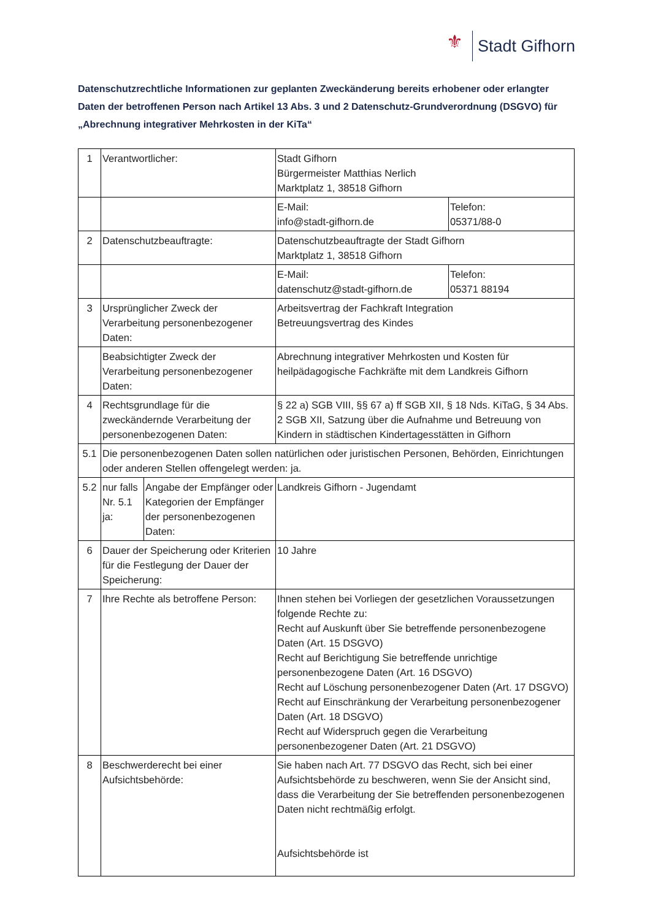⚜
Stadt Gifhorn
Datenschutzrechtliche Informationen zur geplanten Zweckänderung bereits erhobener oder erlangter Daten der betroffenen Person nach Artikel 13 Abs. 3 und 2 Datenschutz-Grundverordnung (DSGVO) für „Abrechnung integrativer Mehrkosten in der KiTa“
| 1 | Verantwortlicher: | | Stadt Gifhorn Bürgermeister Matthias Nerlich Marktplatz 1, 38518 Gifhorn | |
| | | | E-Mail: info@stadt-gifhorn.de | Telefon: 05371/88-0 |
| 2 | Datenschutzbeauftragte: | | Datenschutzbeauftragte der Stadt Gifhorn Marktplatz 1, 38518 Gifhorn | |
| | | | E-Mail: datenschutz@stadt-gifhorn.de | Telefon: 05371 88194 |
| 3 | Ursprünglicher Zweck der Verarbeitung personenbezogener Daten: | | Arbeitsvertrag der Fachkraft Integration Betreuungsvertrag des Kindes | |
| | Beabsichtigter Zweck der Verarbeitung personenbezogener Daten: | | Abrechnung integrativer Mehrkosten und Kosten für heilpädagogische Fachkräfte mit dem Landkreis Gifhorn | |
| 4 | Rechtsgrundlage für die zweckändernde Verarbeitung der personenbezogenen Daten: | | § 22 a) SGB VIII, §§ 67 a) ff SGB XII, § 18 Nds. KiTaG, § 34 Abs. 2 SGB XII, Satzung über die Aufnahme und Betreuung von Kindern in städtischen Kindertagesstätten in Gifhorn | |
| 5.1 | Die personenbezogenen Daten sollen natürlichen oder juristischen Personen, Behörden, Einrichtungen oder anderen Stellen offengelegt werden: ja. | | | |
| 5.2 | nur falls Nr. 5.1 ja: | Angabe der Empfänger oder Kategorien der Empfänger der personenbezogenen Daten: | Landkreis Gifhorn - Jugendamt | |
| 6 | Dauer der Speicherung oder Kriterien für die Festlegung der Dauer der Speicherung: | | 10 Jahre | |
| 7 | Ihre Rechte als betroffene Person: | | Ihnen stehen bei Vorliegen der gesetzlichen Voraussetzungen folgende Rechte zu: Recht auf Auskunft über Sie betreffende personenbezogene Daten (Art. 15 DSGVO) Recht auf Berichtigung Sie betreffende unrichtige personenbezogene Daten (Art. 16 DSGVO) Recht auf Löschung personenbezogener Daten (Art. 17 DSGVO) Recht auf Einschränkung der Verarbeitung personenbezogener Daten (Art. 18 DSGVO) Recht auf Widerspruch gegen die Verarbeitung personenbezogener Daten (Art. 21 DSGVO) | |
| 8 | Beschwerderecht bei einer Aufsichtsbehörde: | | Sie haben nach Art. 77 DSGVO das Recht, sich bei einer Aufsichtsbehörde zu beschweren, wenn Sie der Ansicht sind, dass die Verarbeitung der Sie betreffenden personenbezogenen Daten nicht rechtmäßig erfolgt. Aufsichtsbehörde ist | |